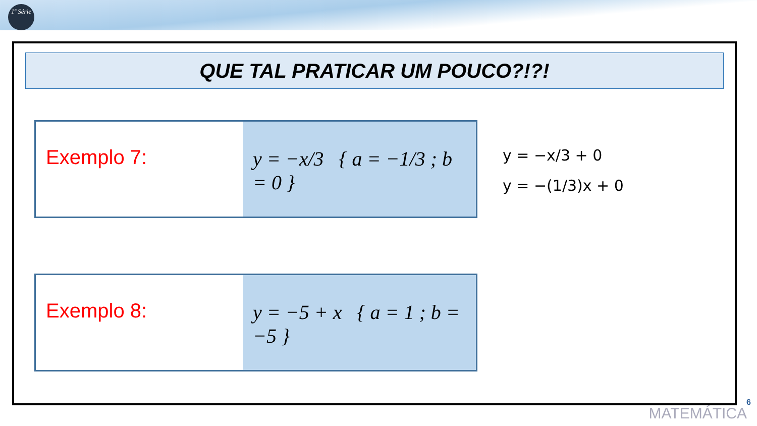1ª Série
QUE TAL PRATICAR UM POUCO?!?!
Exemplo 7: y = −x/3 { a = −1/3 ; b = 0 }
y = −x/3 + 0
y = −(1/3)x + 0
Exemplo 8: y = −5 + x { a = 1 ; b = −5 }
6
MATEMÁTICA